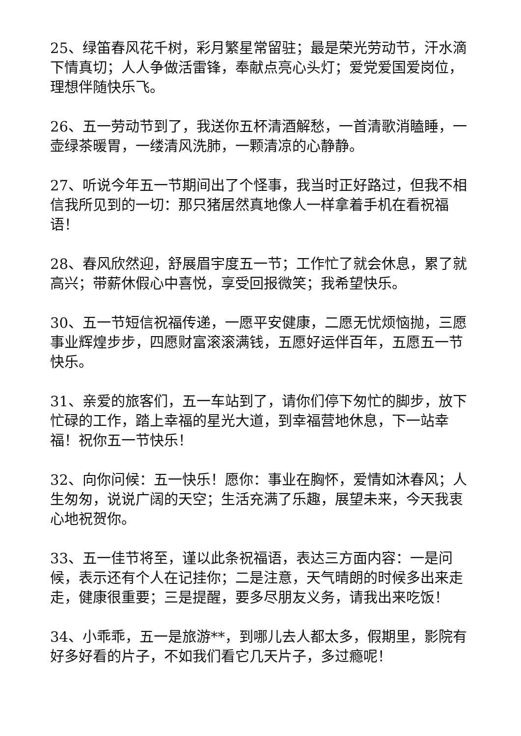25、绿笛春风花千树，彩月繁星常留驻；最是荣光劳动节，汗水滴下情真切；人人争做活雷锋，奉献点亮心头灯；爱党爱国爱岗位，理想伴随快乐飞。
26、五一劳动节到了，我送你五杯清酒解愁，一首清歌消瞌睡，一壶绿茶暖胃，一缕清风洗肺，一颗清凉的心静静。
27、听说今年五一节期间出了个怪事，我当时正好路过，但我不相信我所见到的一切：那只猪居然真地像人一样拿着手机在看祝福语！
28、春风欣然迎，舒展眉宇度五一节；工作忙了就会休息，累了就高兴；带薪休假心中喜悦，享受回报微笑；我希望快乐。
30、五一节短信祝福传递，一愿平安健康，二愿无忧烦恼抛，三愿事业辉煌步步，四愿财富滚滚满钱，五愿好运伴百年，五愿五一节快乐。
31、亲爱的旅客们，五一车站到了，请你们停下匆忙的脚步，放下忙碌的工作，踏上幸福的星光大道，到幸福营地休息，下一站幸福！祝你五一节快乐！
32、向你问候：五一快乐！愿你：事业在胸怀，爱情如沐春风；人生匆匆，说说广阔的天空；生活充满了乐趣，展望未来，今天我衷心地祝贺你。
33、五一佳节将至，谨以此条祝福语，表达三方面内容：一是问候，表示还有个人在记挂你；二是注意，天气晴朗的时候多出来走走，健康很重要；三是提醒，要多尽朋友义务，请我出来吃饭！
34、小乖乖，五一是旅游**，到哪儿去人都太多，假期里，影院有好多好看的片子，不如我们看它几天片子，多过瘾呢！